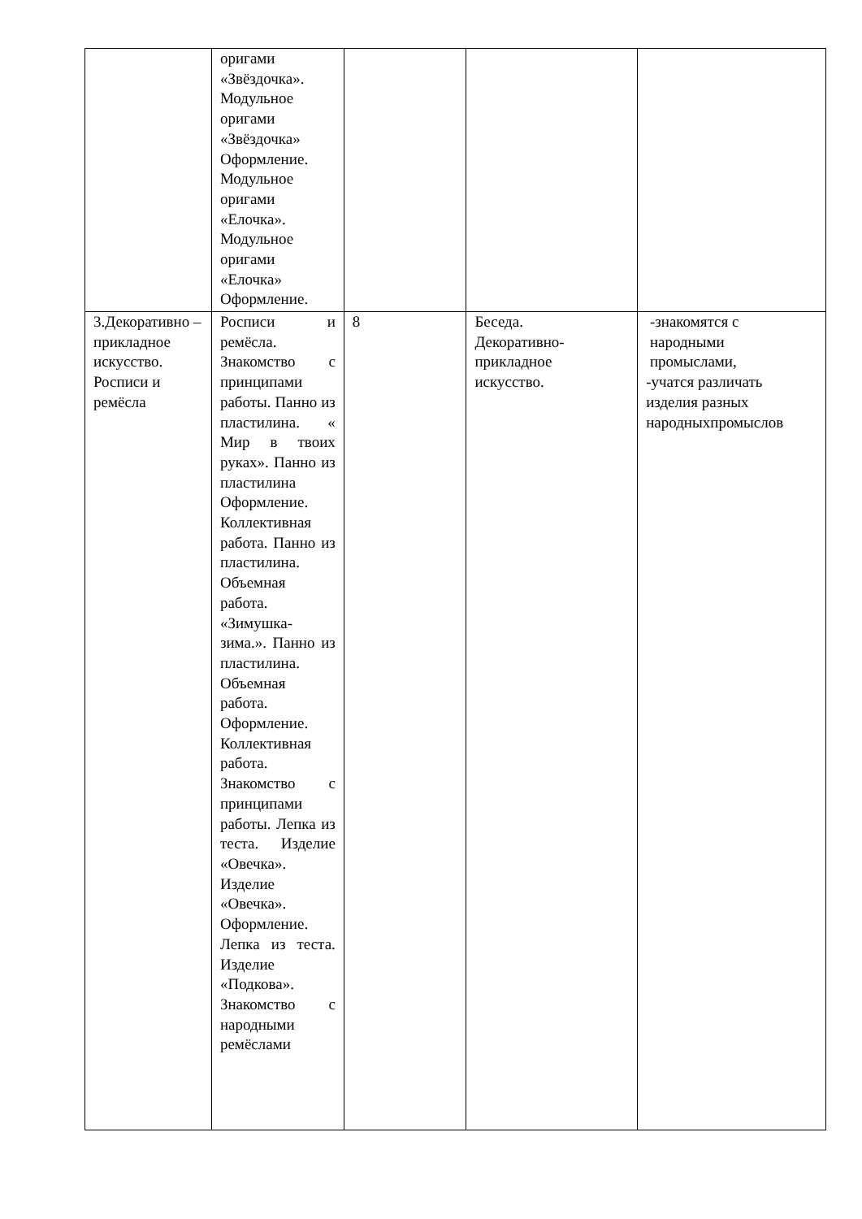| | оригами «Звёздочка». Модульное оригами «Звёздочка» Оформление. Модульное оригами «Елочка». Модульное оригами «Елочка» Оформление. | | | |
| 3.Декоративно – прикладное искусство. Росписи и ремёсла | Росписи и ремёсла. Знакомство с принципами работы. Панно из пластилина. « Мир в твоих руках». Панно из пластилина Оформление. Коллективная работа. Панно из пластилина. Объемная работа. «Зимушка-зима.». Панно из пластилина. Объемная работа. Оформление. Коллективная работа. Знакомство с принципами работы. Лепка из теста. Изделие «Овечка». Изделие «Овечка». Оформление. Лепка из теста. Изделие «Подкова». Знакомство с народными ремёслами | 8 | Беседа. Декоративно- прикладное искусство. | -знакомятся с народными промыслами, -учатся различать изделия разных народныхпромыслов |